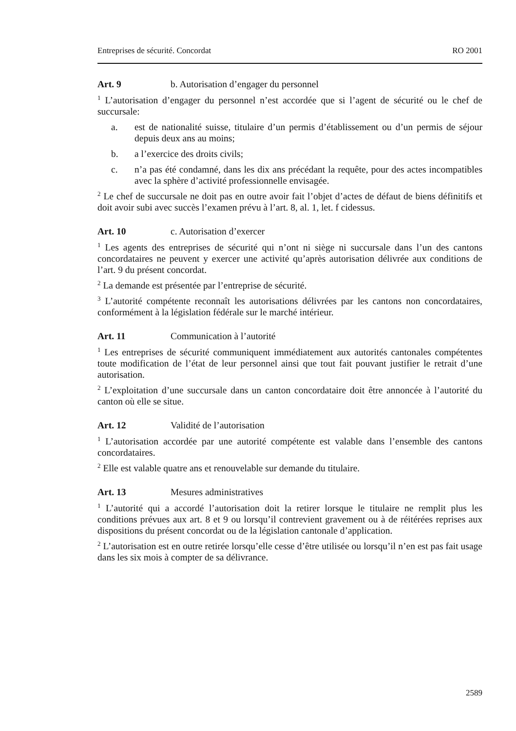Entreprises de sécurité. Concordat RO 2001
Art. 9 b. Autorisation d’engager du personnel
<sup>1</sup> L’autorisation d’engager du personnel n’est accordée que si l’agent de sécurité ou le chef de succursale:
a. est de nationalité suisse, titulaire d’un permis d’établissement ou d’un permis de séjour depuis deux ans au moins;
b. a l’exercice des droits civils;
c. n’a pas été condamné, dans les dix ans précédant la requête, pour des actes incompatibles avec la sphère d’activité professionnelle envisagée.
<sup>2</sup> Le chef de succursale ne doit pas en outre avoir fait l’objet d’actes de défaut de biens définitifs et doit avoir subi avec succès l’examen prévu à l’art. 8, al. 1, let. f cidessus.
Art. 10 c. Autorisation d’exercer
<sup>1</sup> Les agents des entreprises de sécurité qui n’ont ni siège ni succursale dans l’un des cantons concordataires ne peuvent y exercer une activité qu’après autorisation délivrée aux conditions de l’art. 9 du présent concordat.
<sup>2</sup> La demande est présentée par l’entreprise de sécurité.
<sup>3</sup> L’autorité compétente reconnaît les autorisations délivrées par les cantons non concordataires, conformément à la législation fédérale sur le marché intérieur.
Art. 11 Communication à l’autorité
<sup>1</sup> Les entreprises de sécurité communiquent immédiatement aux autorités cantonales compétentes toute modification de l’état de leur personnel ainsi que tout fait pouvant justifier le retrait d’une autorisation.
<sup>2</sup> L’exploitation d’une succursale dans un canton concordataire doit être annoncée à l’autorité du canton où elle se situe.
Art. 12 Validité de l’autorisation
<sup>1</sup> L’autorisation accordée par une autorité compétente est valable dans l’ensemble des cantons concordataires.
<sup>2</sup> Elle est valable quatre ans et renouvelable sur demande du titulaire.
Art. 13 Mesures administratives
<sup>1</sup> L’autorité qui a accordé l’autorisation doit la retirer lorsque le titulaire ne remplit plus les conditions prévues aux art. 8 et 9 ou lorsqu’il contrevient gravement ou à de réitérées reprises aux dispositions du présent concordat ou de la législation cantonale d’application.
<sup>2</sup> L’autorisation est en outre retirée lorsqu’elle cesse d’être utilisée ou lorsqu’il n’en est pas fait usage dans les six mois à compter de sa délivrance.
2589